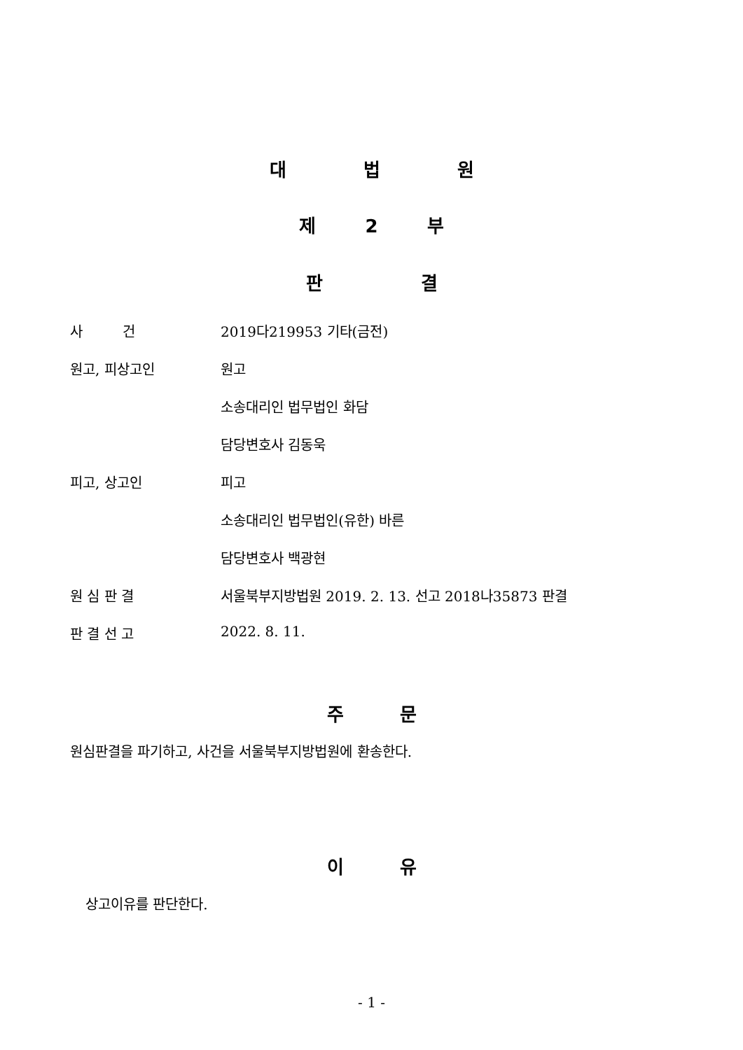대 법 원
제 2 부
판 결
사 건 2019다219953 기타(금전)
원고, 피상고인 원고
소송대리인 법무법인 화담
담당변호사 김동욱
피고, 상고인 피고
소송대리인 법무법인(유한) 바른
담당변호사 백광현
원 심 판 결 서울북부지방법원 2019. 2. 13. 선고 2018나35873 판결
판 결 선 고 2022. 8. 11.
주 문
원심판결을 파기하고, 사건을 서울북부지방법원에 환송한다.
이 유
상고이유를 판단한다.
- 1 -